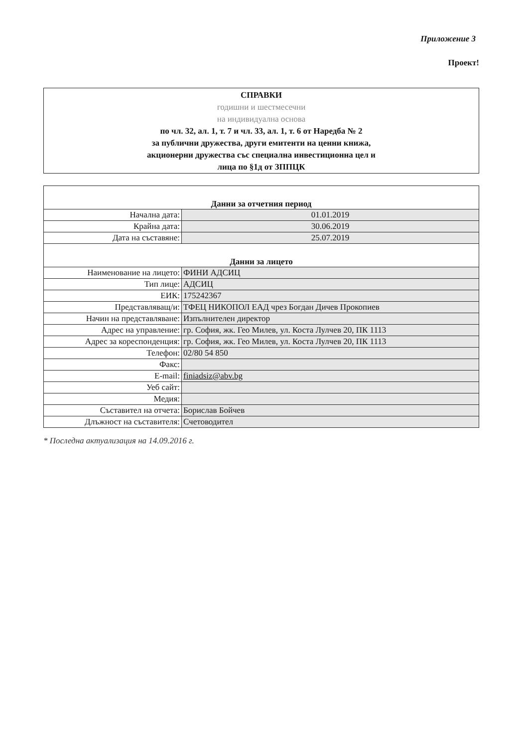Приложение 3
Проект!
СПРАВКИ
годишни и шестмесечни
на индивидуална основа
по чл. 32, ал. 1, т. 7 и чл. 33, ал. 1, т. 6 от Наредба № 2
за публични дружества, други емитенти на ценни книжа,
акционерни дружества със специална инвестиционна цел и
лица по §1д от ЗППЦК
| Данни за отчетния период | |
| Начална дата: | 01.01.2019 |
| Крайна дата: | 30.06.2019 |
| Дата на съставяне: | 25.07.2019 |
| Данни за лицето | |
| Наименование на лицето: | ФИНИ АДСИЦ |
| Тип лице: | АДСИЦ |
| ЕИК: | 175242367 |
| Представляващ/и: | ТФЕЦ НИКОПОЛ ЕАД чрез Богдан Дичев Прокопиев |
| Начин на представляване: | Изпълнителен директор |
| Адрес на управление: | гр. София, жк. Гео Милев, ул. Коста Лулчев 20, ПК 1113 |
| Адрес за кореспонденция: | гр. София, жк. Гео Милев, ул. Коста Лулчев 20, ПК 1113 |
| Телефон: | 02/80 54 850 |
| Факс: | |
| E-mail: | finiadsiz@abv.bg |
| Уеб сайт: | |
| Медия: | |
| Съставител на отчета: | Борислав Бойчев |
| Длъжност на съставителя: | Счетоводител |
* Последна актуализация на 14.09.2016 г.